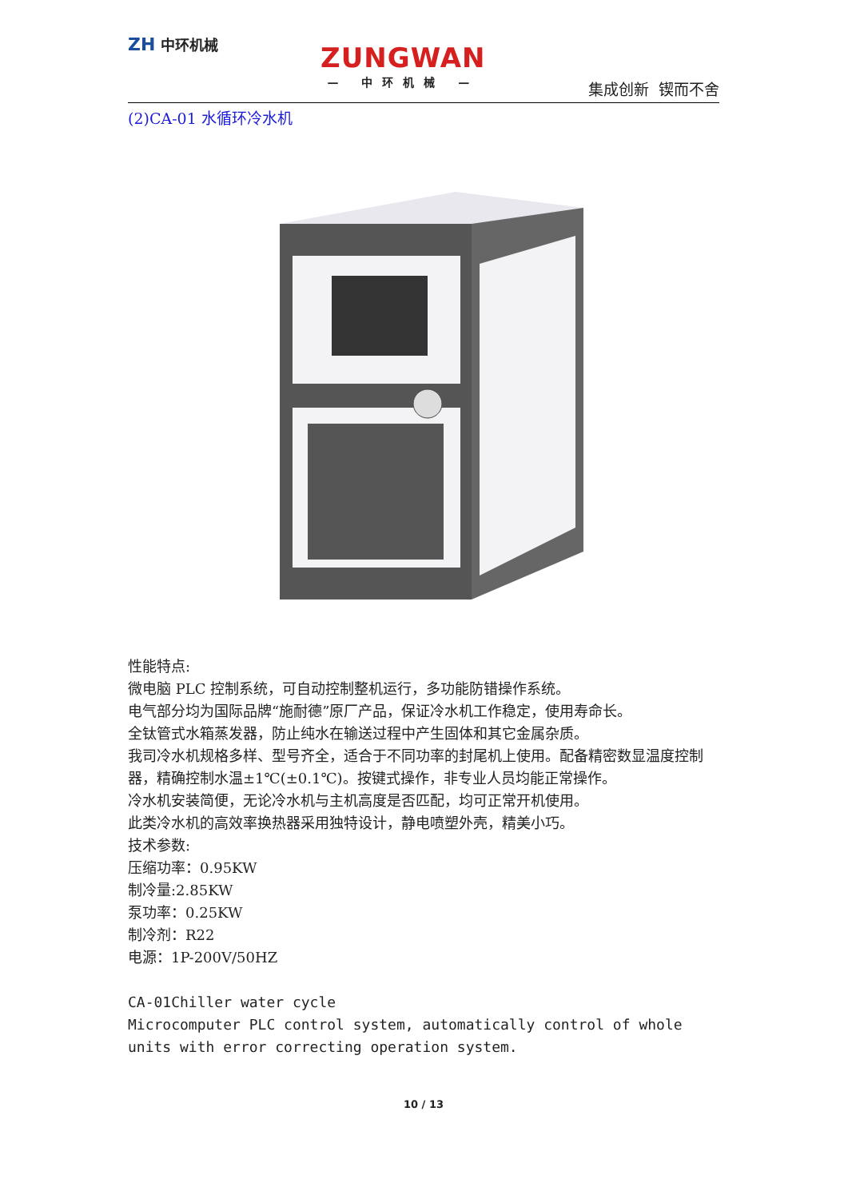ZH 中环机械
ZUNGWAN
— 中环机械 —
集成创新 锲而不舍
(2)CA-01 水循环冷水机
性能特点:
微电脑 PLC 控制系统，可自动控制整机运行，多功能防错操作系统。
电气部分均为国际品牌“施耐德”原厂产品，保证冷水机工作稳定，使用寿命长。
全钛管式水箱蒸发器，防止纯水在输送过程中产生固体和其它金属杂质。
我司冷水机规格多样、型号齐全，适合于不同功率的封尾机上使用。配备精密数显温度控制器，精确控制水温±1℃(±0.1℃)。按键式操作，非专业人员均能正常操作。
冷水机安装简便，无论冷水机与主机高度是否匹配，均可正常开机使用。
此类冷水机的高效率换热器采用独特设计，静电喷塑外壳，精美小巧。
技术参数:
压缩功率：0.95KW
制冷量:2.85KW
泵功率：0.25KW
制冷剂：R22
电源：1P-200V/50HZ
CA-01Chiller water cycle
Microcomputer PLC control system, automatically control of whole units with error correcting operation system.
10 / 13